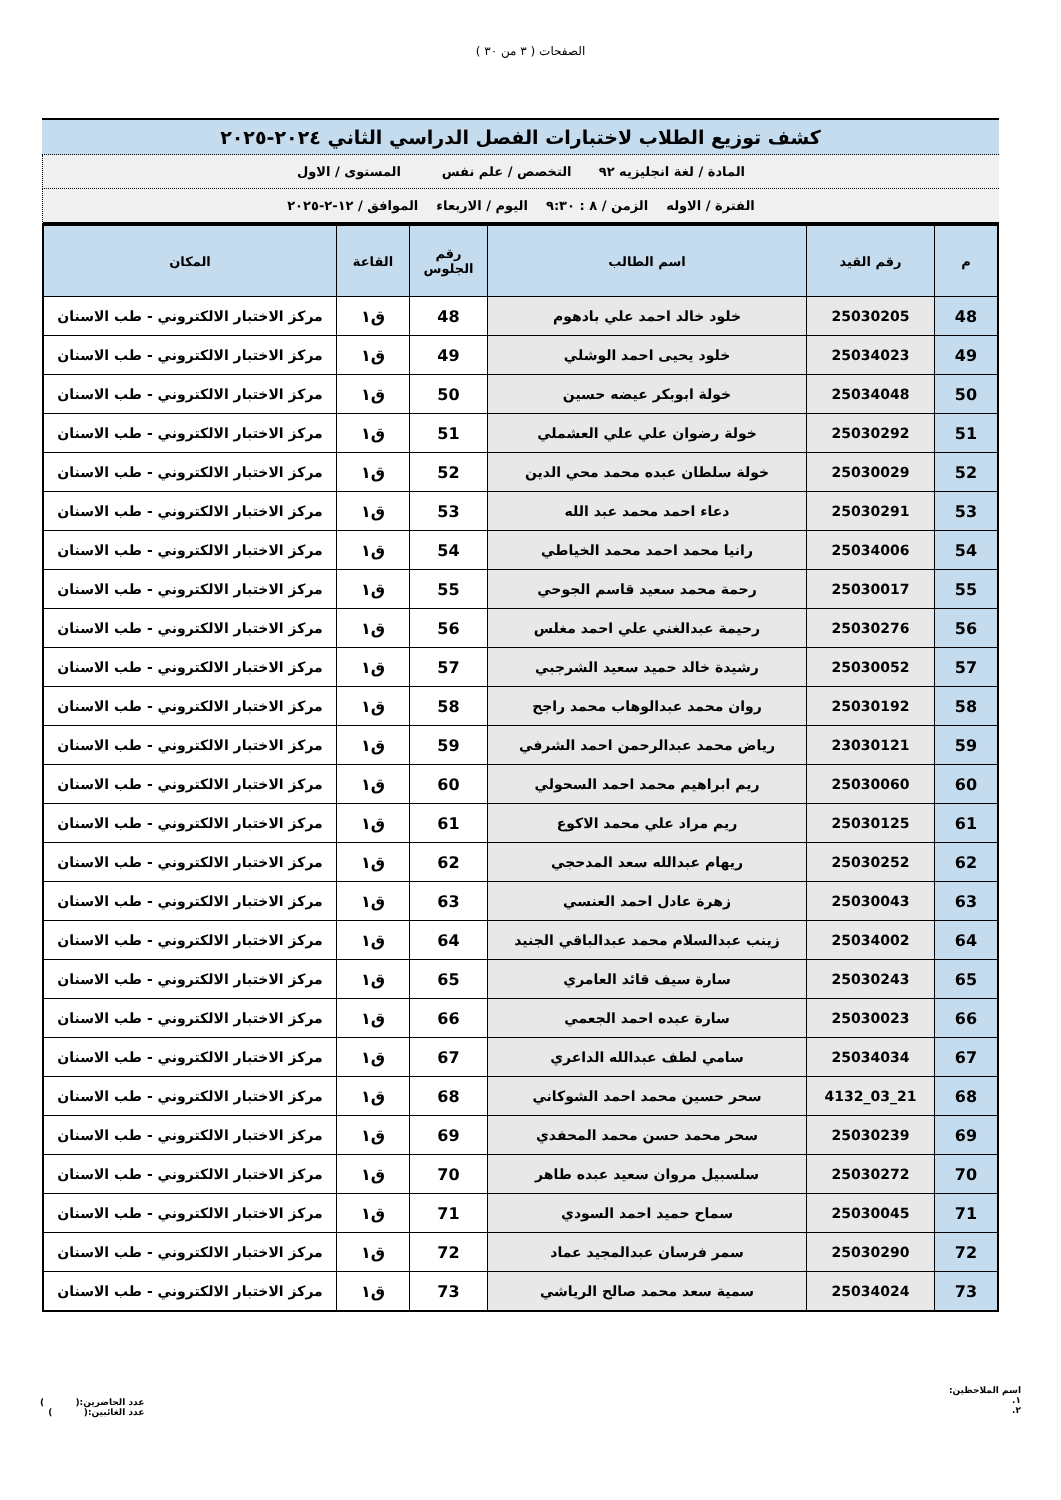الصفحات ( ٣ من ٣٠ )
كشف توزيع الطلاب لاختبارات الفصل الدراسي الثاني ٢٠٢٤-٢٠٢٥
المادة / لغة انجليزيه ٩٢ التخصص / علم نفس المستوى / الاول
الفترة / الاوله الزمن / ٨ : ٩:٣٠ اليوم / الاربعاء الموافق / ١٢-٢-٢٠٢٥
| م | رقم القيد | اسم الطالب | رقم الجلوس | القاعة | المكان |
| --- | --- | --- | --- | --- | --- |
| 48 | 25030205 | خلود خالد احمد علي بادهوم | 48 | ق١ | مركز الاختبار الالكتروني - طب الاسنان |
| 49 | 25034023 | خلود يحيى احمد الوشلي | 49 | ق١ | مركز الاختبار الالكتروني - طب الاسنان |
| 50 | 25034048 | خولة ابوبكر عيضه حسين | 50 | ق١ | مركز الاختبار الالكتروني - طب الاسنان |
| 51 | 25030292 | خولة رضوان علي علي العشملي | 51 | ق١ | مركز الاختبار الالكتروني - طب الاسنان |
| 52 | 25030029 | خولة سلطان عبده محمد محي الدين | 52 | ق١ | مركز الاختبار الالكتروني - طب الاسنان |
| 53 | 25030291 | دعاء احمد محمد عبد الله | 53 | ق١ | مركز الاختبار الالكتروني - طب الاسنان |
| 54 | 25034006 | رانيا محمد احمد محمد الخياطي | 54 | ق١ | مركز الاختبار الالكتروني - طب الاسنان |
| 55 | 25030017 | رحمة محمد سعيد قاسم الجوحي | 55 | ق١ | مركز الاختبار الالكتروني - طب الاسنان |
| 56 | 25030276 | رحيمة عبدالغني علي احمد مغلس | 56 | ق١ | مركز الاختبار الالكتروني - طب الاسنان |
| 57 | 25030052 | رشيدة خالد حميد سعيد الشرجبي | 57 | ق١ | مركز الاختبار الالكتروني - طب الاسنان |
| 58 | 25030192 | روان محمد عبدالوهاب محمد راجح | 58 | ق١ | مركز الاختبار الالكتروني - طب الاسنان |
| 59 | 23030121 | رياض محمد عبدالرحمن احمد الشرفي | 59 | ق١ | مركز الاختبار الالكتروني - طب الاسنان |
| 60 | 25030060 | ريم ابراهيم محمد احمد السحولي | 60 | ق١ | مركز الاختبار الالكتروني - طب الاسنان |
| 61 | 25030125 | ريم مراد علي محمد الاكوع | 61 | ق١ | مركز الاختبار الالكتروني - طب الاسنان |
| 62 | 25030252 | ريهام عبدالله سعد المدحجي | 62 | ق١ | مركز الاختبار الالكتروني - طب الاسنان |
| 63 | 25030043 | زهرة عادل احمد العنسي | 63 | ق١ | مركز الاختبار الالكتروني - طب الاسنان |
| 64 | 25034002 | زينب عبدالسلام محمد عبدالباقي الجنيد | 64 | ق١ | مركز الاختبار الالكتروني - طب الاسنان |
| 65 | 25030243 | سارة سيف قائد العامري | 65 | ق١ | مركز الاختبار الالكتروني - طب الاسنان |
| 66 | 25030023 | سارة عبده احمد الجعمي | 66 | ق١ | مركز الاختبار الالكتروني - طب الاسنان |
| 67 | 25034034 | سامي لطف عبدالله الداعري | 67 | ق١ | مركز الاختبار الالكتروني - طب الاسنان |
| 68 | 21_03_4132 | سحر حسين محمد احمد الشوكاني | 68 | ق١ | مركز الاختبار الالكتروني - طب الاسنان |
| 69 | 25030239 | سحر محمد حسن محمد المحفدي | 69 | ق١ | مركز الاختبار الالكتروني - طب الاسنان |
| 70 | 25030272 | سلسبيل مروان سعيد عبده طاهر | 70 | ق١ | مركز الاختبار الالكتروني - طب الاسنان |
| 71 | 25030045 | سماح حميد احمد السودي | 71 | ق١ | مركز الاختبار الالكتروني - طب الاسنان |
| 72 | 25030290 | سمر فرسان عبدالمجيد عماد | 72 | ق١ | مركز الاختبار الالكتروني - طب الاسنان |
| 73 | 25034024 | سمية سعد محمد صالح الرياشي | 73 | ق١ | مركز الاختبار الالكتروني - طب الاسنان |
اسم الملاحظين:
١.
٢.
عدد الحاضرين:( )
عدد الغائبين:( )